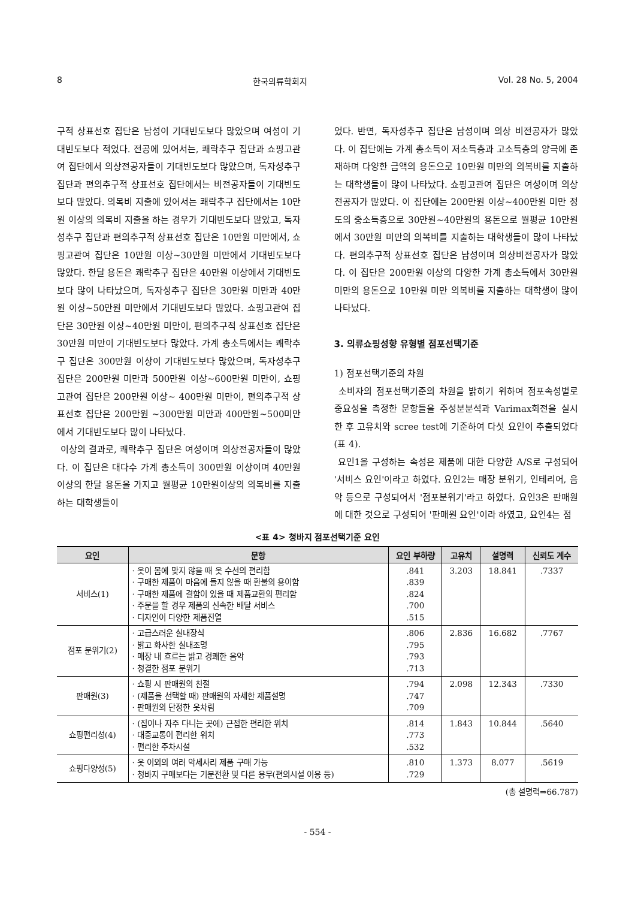8 한국의류학회지 Vol. 28 No. 5, 2004
구적 상표선호 집단은 남성이 기대빈도보다 많았으며 여성이 기대빈도보다 적었다. 전공에 있어서는, 쾌락추구 집단과 쇼핑고관여 집단에서 의상전공자들이 기대빈도보다 많았으며, 독자성추구 집단과 편의추구적 상표선호 집단에서는 비전공자들이 기대빈도보다 많았다. 의복비 지출에 있어서는 쾌락추구 집단에서는 10만원 이상의 의복비 지출을 하는 경우가 기대빈도보다 많았고, 독자성추구 집단과 편의추구적 상표선호 집단은 10만원 미만에서, 쇼핑고관여 집단은 10만원 이상~30만원 미만에서 기대빈도보다 많았다. 한달 용돈은 쾌락추구 집단은 40만원 이상에서 기대빈도보다 많이 나타났으며, 독자성추구 집단은 30만원 미만과 40만원 이상~50만원 미만에서 기대빈도보다 많았다. 쇼핑고관여 집단은 30만원 이상~40만원 미만이, 편의추구적 상표선호 집단은 30만원 미만이 기대빈도보다 많았다. 가계 총소득에서는 쾌락추구 집단은 300만원 이상이 기대빈도보다 많았으며, 독자성추구 집단은 200만원 미만과 500만원 이상~600만원 미만이, 쇼핑고관여 집단은 200만원 이상~ 400만원 미만이, 편의추구적 상표선호 집단은 200만원 ~300만원 미만과 400만원~500미만에서 기대빈도보다 많이 나타났다.
이상의 결과로, 쾌락추구 집단은 여성이며 의상전공자들이 많았다. 이 집단은 대다수 가계 총소득이 300만원 이상이며 40만원이상의 한달 용돈을 가지고 월평균 10만원이상의 의복비를 지출하는 대학생들이
었다. 반면, 독자성추구 집단은 남성이며 의상 비전공자가 많았다. 이 집단에는 가계 총소득이 저소득층과 고소득층의 양극에 존재하며 다양한 금액의 용돈으로 10만원 미만의 의복비를 지출하는 대학생들이 많이 나타났다. 쇼핑고관여 집단은 여성이며 의상전공자가 많았다. 이 집단에는 200만원 이상~400만원 미만 정도의 중소득층으로 30만원~40만원의 용돈으로 월평균 10만원에서 30만원 미만의 의복비를 지출하는 대학생들이 많이 나타났다. 편의추구적 상표선호 집단은 남성이며 의상비전공자가 많았다. 이 집단은 200만원 이상의 다양한 가계 총소득에서 30만원 미만의 용돈으로 10만원 미만 의복비를 지출하는 대학생이 많이 나타났다.
3. 의류쇼핑성향 유형별 점포선택기준
1) 점포선택기준의 차원
소비자의 점포선택기준의 차원을 밝히기 위하여 점포속성별로 중요성을 측정한 문항들을 주성분분석과 Varimax회전을 실시한 후 고유치와 scree test에 기준하여 다섯 요인이 추출되었다(표 4).
요인1을 구성하는 속성은 제품에 대한 다양한 A/S로 구성되어 '서비스 요인'이라고 하였다. 요인2는 매장 분위기, 인테리어, 음악 등으로 구성되어서 '점포분위기'라고 하였다. 요인3은 판매원에 대한 것으로 구성되어 '판매원 요인'이라 하였고, 요인4는 점
<표 4> 청바지 점포선택기준 요인
| 요인 | 문항 | 요인 부하량 | 고유치 | 설명력 | 신뢰도 계수 |
| --- | --- | --- | --- | --- | --- |
| 서비스(1) | · 옷이 몸에 맞지 않을 때 옷 수선의 편리함 · 구매한 제품이 마음에 들지 않을 때 환불의 용이함 · 구매한 제품에 결함이 있을 때 제품교환의 편리함 · 주문을 할 경우 제품의 신속한 배달 서비스 · 디자인이 다양한 제품진열 | .841 .839 .824 .700 .515 | 3.203 | 18.841 | .7337 |
| 점포 분위기(2) | · 고급스러운 실내장식 · 밝고 화사한 실내조명 · 매장 내 흐르는 밝고 경쾌한 음악 · 청결한 점포 분위기 | .806 .795 .793 .713 | 2.836 | 16.682 | .7767 |
| 판매원(3) | · 쇼핑 시 판매원의 친절 · (제품을 선택할 때) 판매원의 자세한 제품설명 · 판매원의 단정한 옷차림 | .794 .747 .709 | 2.098 | 12.343 | .7330 |
| 쇼핑편리성(4) | · (집이나 자주 다니는 곳에) 근접한 편리한 위치 · 대중교통이 편리한 위치 · 편리한 주차시설 | .814 .773 .532 | 1.843 | 10.844 | .5640 |
| 쇼핑다양성(5) | · 옷 이외의 여러 악세사리 제품 구매 가능 · 청바지 구매보다는 기분전환 및 다른 용무(편의시설 이용 등) | .810 .729 | 1.373 | 8.077 | .5619 |
(총 설명력⇒66.787)
- 554 -